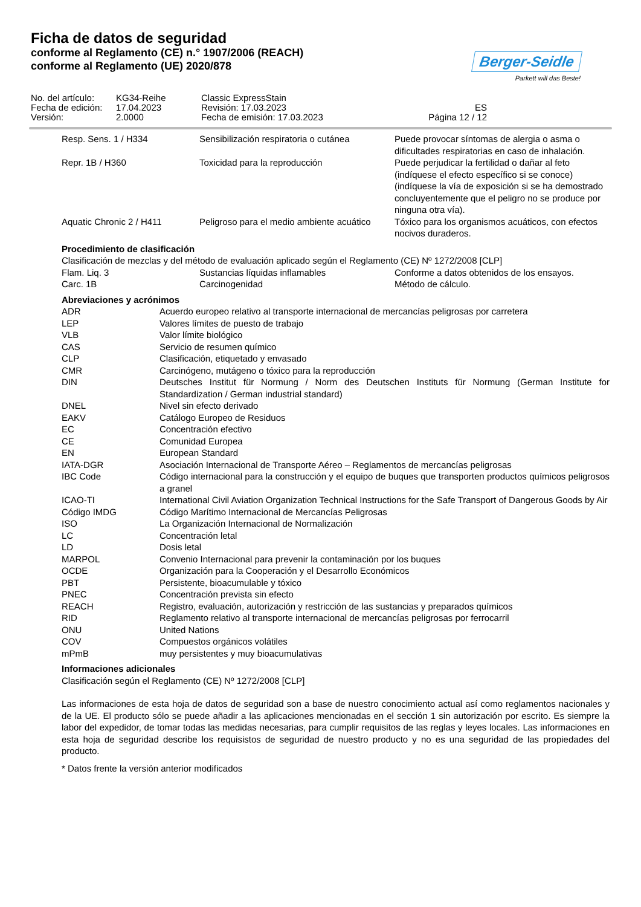Ficha de datos de seguridad
conforme al Reglamento (CE) n.° 1907/2006 (REACH)
conforme al Reglamento (UE) 2020/878
Berger-Seidle
Parkett will das Beste!
| No. del artículo: | KG34-Reihe | Classic ExpressStain | |
| Fecha de edición: | 17.04.2023 | Revisión: 17.03.2023 | ES |
| Versión: | 2.0000 | Fecha de emisión: 17.03.2023 | Página 12 / 12 |
| Resp. Sens. 1 / H334 | Sensibilización respiratoria o cutánea | Puede provocar síntomas de alergia o asma o dificultades respiratorias en caso de inhalación. |
| Repr. 1B / H360 | Toxicidad para la reproducción | Puede perjudicar la fertilidad o dañar al feto (indíquese el efecto específico si se conoce) (indíquese la vía de exposición si se ha demostrado concluyentemente que el peligro no se produce por ninguna otra vía). |
| Aquatic Chronic 2 / H411 | Peligroso para el medio ambiente acuático | Tóxico para los organismos acuáticos, con efectos nocivos duraderos. |
Procedimiento de clasificación
Clasificación de mezclas y del método de evaluación aplicado según el Reglamento (CE) Nº 1272/2008 [CLP]
| Flam. Liq. 3 | Sustancias líquidas inflamables | Conforme a datos obtenidos de los ensayos. |
| Carc. 1B | Carcinogenidad | Método de cálculo. |
Abreviaciones y acrónimos
| ADR | Acuerdo europeo relativo al transporte internacional de mercancías peligrosas por carretera |
| LEP | Valores límites de puesto de trabajo |
| VLB | Valor límite biológico |
| CAS | Servicio de resumen químico |
| CLP | Clasificación, etiquetado y envasado |
| CMR | Carcinógeno, mutágeno o tóxico para la reproducción |
| DIN | Deutsches Institut für Normung / Norm des Deutschen Instituts für Normung (German Institute for Standardization / German industrial standard) |
| DNEL | Nivel sin efecto derivado |
| EAKV | Catálogo Europeo de Residuos |
| EC | Concentración efectivo |
| CE | Comunidad Europea |
| EN | European Standard |
| IATA-DGR | Asociación Internacional de Transporte Aéreo – Reglamentos de mercancías peligrosas |
| IBC Code | Código internacional para la construcción y el equipo de buques que transporten productos químicos peligrosos a granel |
| ICAO-TI | International Civil Aviation Organization Technical Instructions for the Safe Transport of Dangerous Goods by Air |
| Código IMDG | Código Marítimo Internacional de Mercancías Peligrosas |
| ISO | La Organización Internacional de Normalización |
| LC | Concentración letal |
| LD | Dosis letal |
| MARPOL | Convenio Internacional para prevenir la contaminación por los buques |
| OCDE | Organización para la Cooperación y el Desarrollo Económicos |
| PBT | Persistente, bioacumulable y tóxico |
| PNEC | Concentración prevista sin efecto |
| REACH | Registro, evaluación, autorización y restricción de las sustancias y preparados químicos |
| RID | Reglamento relativo al transporte internacional de mercancías peligrosas por ferrocarril |
| ONU | United Nations |
| COV | Compuestos orgánicos volátiles |
| mPmB | muy persistentes y muy bioacumulativas |
Informaciones adicionales
Clasificación según el Reglamento (CE) Nº 1272/2008 [CLP]
Las informaciones de esta hoja de datos de seguridad son a base de nuestro conocimiento actual así como reglamentos nacionales y de la UE. El producto sólo se puede añadir a las aplicaciones mencionadas en el sección 1 sin autorización por escrito. Es siempre la labor del expedidor, de tomar todas las medidas necesarias, para cumplir requisitos de las reglas y leyes locales. Las informaciones en esta hoja de seguridad describe los requisistos de seguridad de nuestro producto y no es una seguridad de las propiedades del producto.
* Datos frente la versión anterior modificados